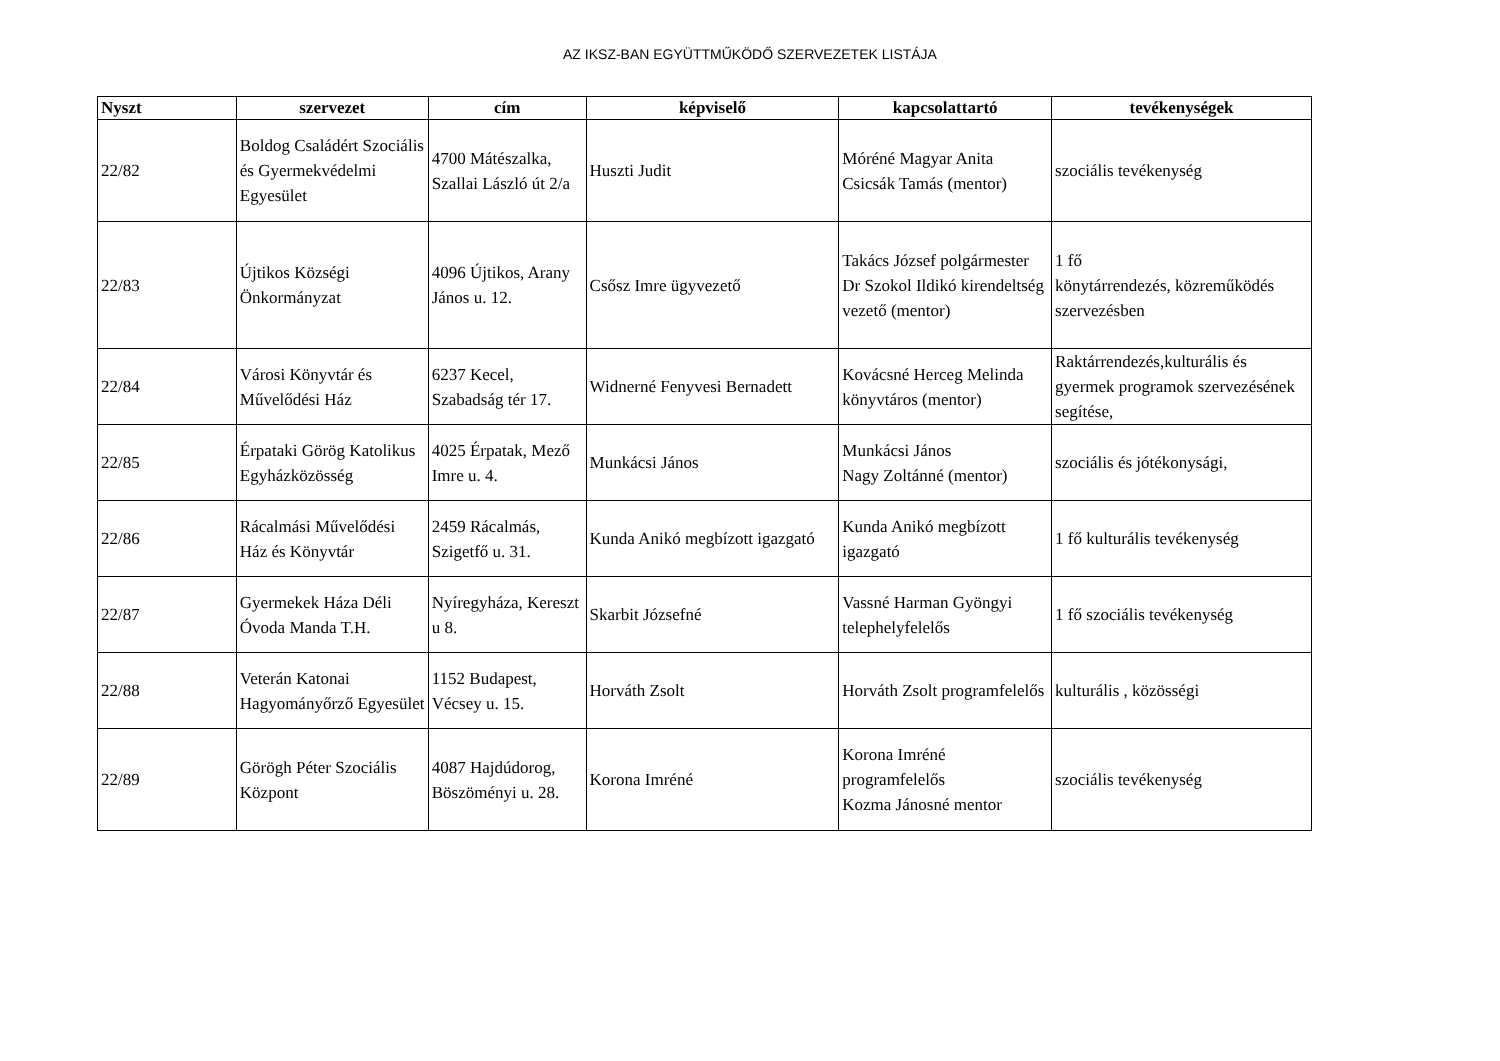AZ IKSZ-BAN EGYÜTTMŰKÖDŐ SZERVEZETEK LISTÁJA
| Nyszt | szervezet | cím | képviselő | kapcsolattartó | tevékenységek |
| --- | --- | --- | --- | --- | --- |
| 22/82 | Boldog Családért Szociális és Gyermekvédelmi Egyesület | 4700 Mátészalka, Szallai László út 2/a | Huszti Judit | Móréné Magyar Anita Csicsák Tamás (mentor) | szociális tevékenység |
| 22/83 | Újtikos Községi Önkormányzat | 4096 Újtikos, Arany János u. 12. | Csősz Imre ügyvezető | Takács József polgármester Dr Szokol Ildikó kirendeltség vezető (mentor) | 1 fő könytárrendezés, közreműködés szervezésben |
| 22/84 | Városi Könyvtár és Művelődési Ház | 6237 Kecel, Szabadság tér 17. | Widnerné Fenyvesi Bernadett | Kovácsné Herceg Melinda könyvtáros (mentor) | Raktárrendezés,kulturális és gyermek programok szervezésének segítése, |
| 22/85 | Érpataki Görög Katolikus Egyházközösség | 4025 Érpatak, Mező Imre u. 4. | Munkácsi János | Munkácsi János Nagy Zoltánné (mentor) | szociális és jótékonysági, |
| 22/86 | Rácalmási Művelődési Ház és Könyvtár | 2459 Rácalmás, Szigetfő u. 31. | Kunda Anikó megbízott igazgató | Kunda Anikó megbízott igazgató | 1 fő kulturális tevékenység |
| 22/87 | Gyermekek Háza Déli Óvoda Manda T.H. | Nyíregyháza, Kereszt u 8. | Skarbit Józsefné | Vassné Harman Gyöngyi telephelyfelelős | 1 fő szociális tevékenység |
| 22/88 | Veterán Katonai Hagyományőrző Egyesület | 1152 Budapest, Vécsey u. 15. | Horváth Zsolt | Horváth Zsolt programfelelős | kulturális , közösségi |
| 22/89 | Görögh Péter Szociális Központ | 4087 Hajdúdorog, Böszöményi u. 28. | Korona Imréné | Korona Imréné programfelelős Kozma Jánosné mentor | szociális tevékenység |